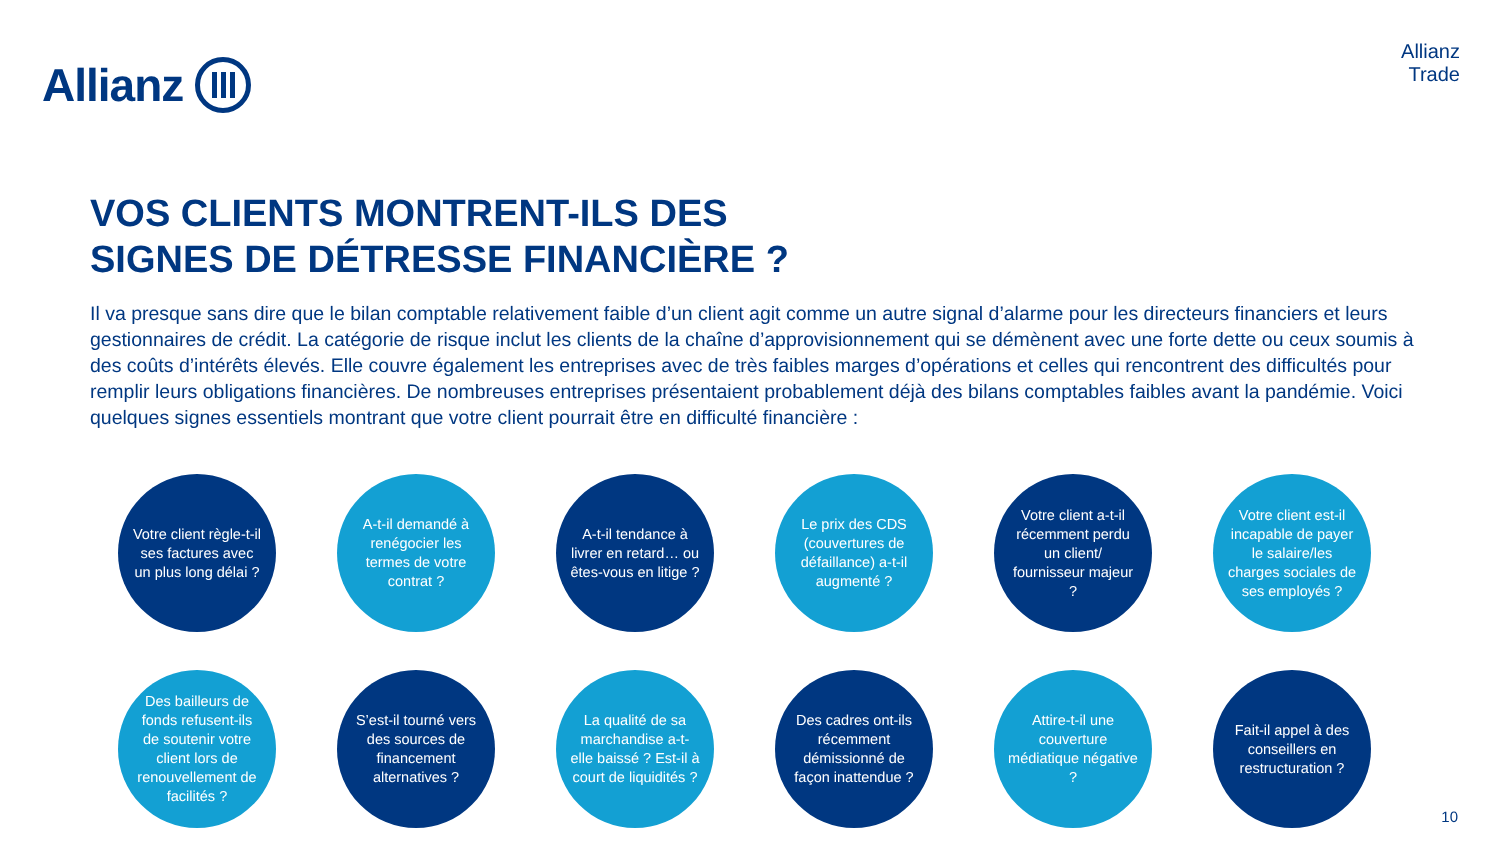Allianz
Allianz
Trade
VOS CLIENTS MONTRENT-ILS DES
SIGNES DE DÉTRESSE FINANCIÈRE ?
Il va presque sans dire que le bilan comptable relativement faible d’un client agit comme un autre signal d’alarme pour les directeurs financiers et leurs gestionnaires de crédit. La catégorie de risque inclut les clients de la chaîne d’approvisionnement qui se démènent avec une forte dette ou ceux soumis à des coûts d’intérêts élevés. Elle couvre également les entreprises avec de très faibles marges d’opérations et celles qui rencontrent des difficultés pour remplir leurs obligations financières. De nombreuses entreprises présentaient probablement déjà des bilans comptables faibles avant la pandémie. Voici quelques signes essentiels montrant que votre client pourrait être en difficulté financière :
Votre client règle-t-il ses factures avec un plus long délai ?
A-t-il demandé à renégocier les termes de votre contrat ?
A-t-il tendance à livrer en retard… ou êtes-vous en litige ?
Le prix des CDS (couvertures de défaillance) a-t-il augmenté ?
Votre client a-t-il récemment perdu un client/ fournisseur majeur ?
Votre client est-il incapable de payer le salaire/les charges sociales de ses employés ?
Des bailleurs de fonds refusent-ils de soutenir votre client lors de renouvellement de facilités ?
S’est-il tourné vers des sources de financement alternatives ?
La qualité de sa marchandise a-t-elle baissé ? Est-il à court de liquidités ?
Des cadres ont-ils récemment démissionné de façon inattendue ?
Attire-t-il une couverture médiatique négative ?
Fait-il appel à des conseillers en restructuration ?
10